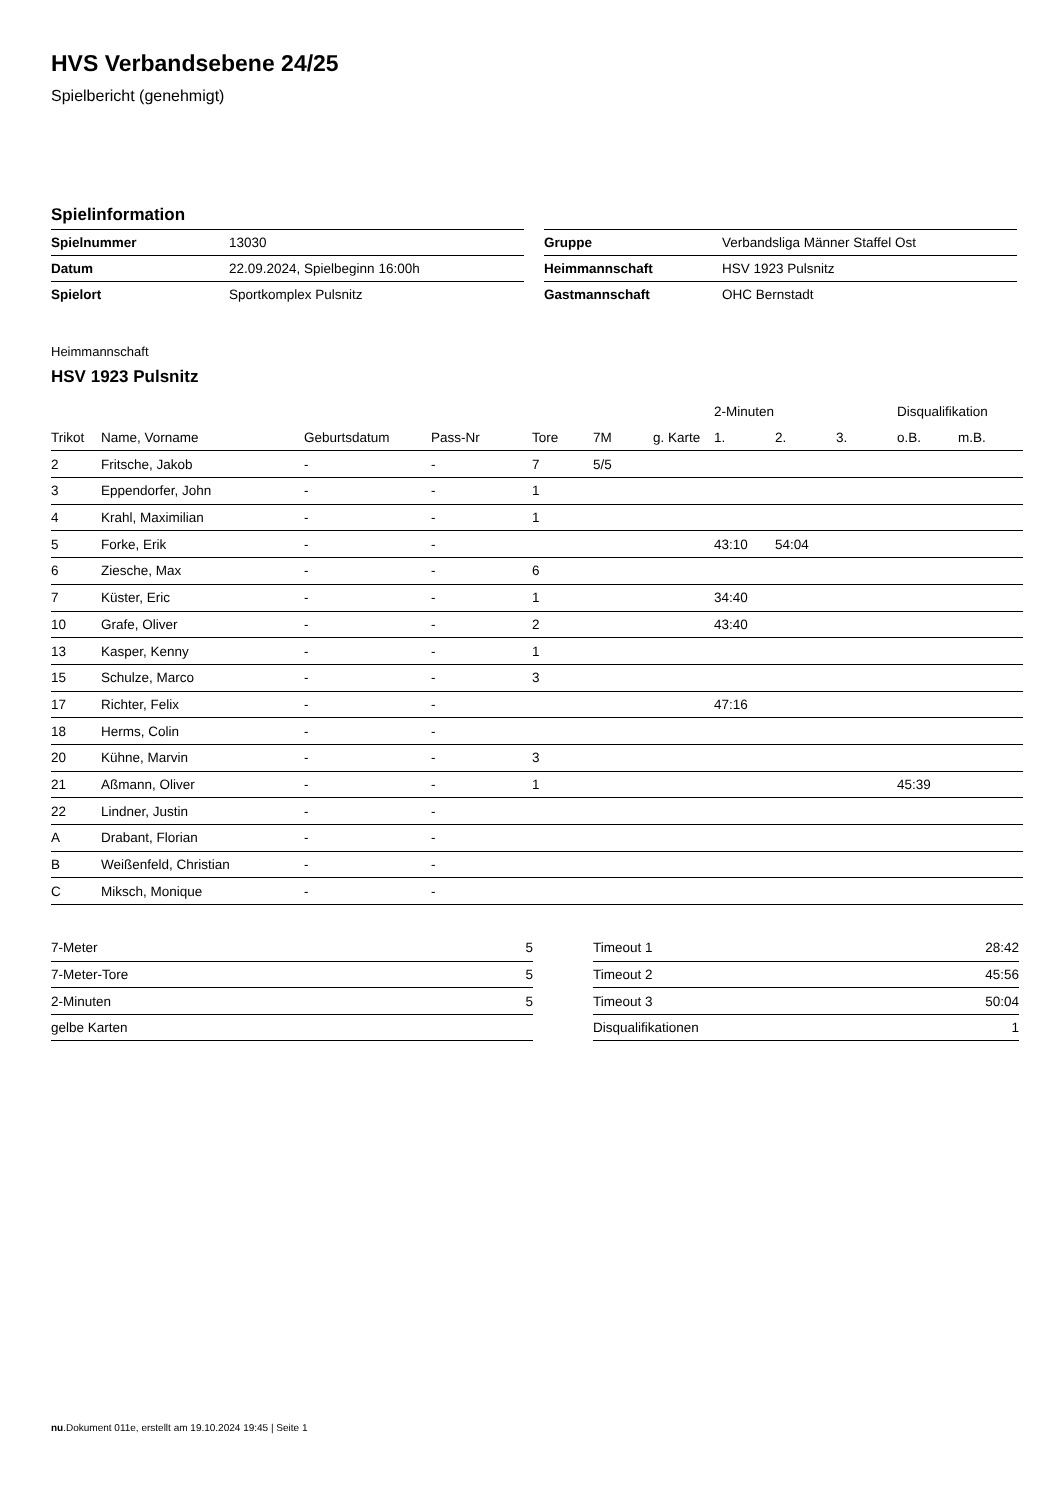HVS Verbandsebene 24/25
Spielbericht (genehmigt)
Spielinformation
| Spielnummer | 13030 |
| Datum | 22.09.2024, Spielbeginn 16:00h |
| Spielort | Sportkomplex Pulsnitz |
| Gruppe | Verbandsliga Männer Staffel Ost |
| Heimmannschaft | HSV 1923 Pulsnitz |
| Gastmannschaft | OHC Bernstadt |
Heimmannschaft
HSV 1923 Pulsnitz
| | | | | | | | 2-Minuten | | | Disqualifikation | |
| --- | --- | --- | --- | --- | --- | --- | --- | --- | --- | --- | --- |
| Trikot | Name, Vorname | Geburtsdatum | Pass-Nr | Tore | 7M | g. Karte | 1. | 2. | 3. | o.B. | m.B. |
| 2 | Fritsche, Jakob | - | - | 7 | 5/5 | | | | | | |
| 3 | Eppendorfer, John | - | - | 1 | | | | | | | |
| 4 | Krahl, Maximilian | - | - | 1 | | | | | | | |
| 5 | Forke, Erik | - | - | | | | 43:10 | 54:04 | | | |
| 6 | Ziesche, Max | - | - | 6 | | | | | | | |
| 7 | Küster, Eric | - | - | 1 | | | 34:40 | | | | |
| 10 | Grafe, Oliver | - | - | 2 | | | 43:40 | | | | |
| 13 | Kasper, Kenny | - | - | 1 | | | | | | | |
| 15 | Schulze, Marco | - | - | 3 | | | | | | | |
| 17 | Richter, Felix | - | - | | | | 47:16 | | | | |
| 18 | Herms, Colin | - | - | | | | | | | | |
| 20 | Kühne, Marvin | - | - | 3 | | | | | | | |
| 21 | Aßmann, Oliver | - | - | 1 | | | | | | 45:39 | |
| 22 | Lindner, Justin | - | - | | | | | | | | |
| A | Drabant, Florian | - | - | | | | | | | | |
| B | Weißenfeld, Christian | - | - | | | | | | | | |
| C | Miksch, Monique | - | - | | | | | | | | |
| 7-Meter | 5 |
| 7-Meter-Tore | 5 |
| 2-Minuten | 5 |
| gelbe Karten | |
| Timeout 1 | 28:42 |
| Timeout 2 | 45:56 |
| Timeout 3 | 50:04 |
| Disqualifikationen | 1 |
nu.Dokument 011e, erstellt am 19.10.2024 19:45 | Seite 1